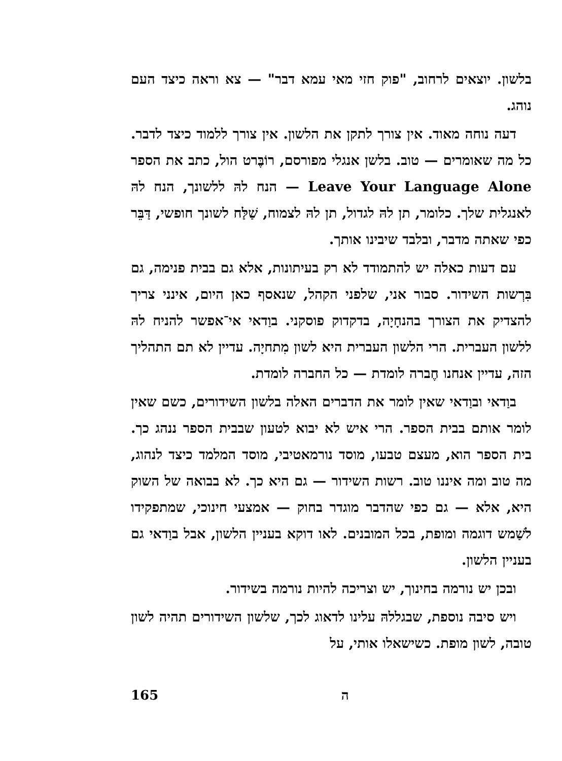בלשון. יוצאים לרחוב, "פוק חזי מאי עמא דבר" — צא וראה כיצד העם נוהג.
דעה נוחה מאוד. אין צורך לתקן את הלשון. אין צורך ללמוד כיצד לדבר. כל מה שאומרים — טוב. בלשן אנגלי מפורסם, רוֹבֶּרט הול, כתב את הספר Leave Your Language Alone — הנח להּ ללשונך, הנח להּ לאנגלית שלך. כלומר, תן להּ לגדול, תן להּ לצמוח, שַׁלַּח לשונך חופשי, דַּבֵּר כפי שאתה מדבר, ובלבד שיבינו אותך.
עם דעות כאלה יש להתמודד לא רק בעיתונות, אלא גם בבית פנימה, גם בִּרְשות השידור. סבור אני, שלפני הקהל, שנאסף כאן היום, אינני צריך להצדיק את הצורך בהנחָיָה, בדקדוק פוסקני. בוַדאי אי־אפשר להניח להּ ללשון העברית. הרי הלשון העברית היא לשון מִתחיָה. עדיין לא תם התהליך הזה, עדיין אנחנו חֶברה לומדת — כל החברה לומדת.
בוַדאי ובוַדאי שאין לומר את הדברים האלה בלשון השידורים, כשם שאין לומר אותם בבית הספר. הרי איש לא יבוא לטעון שבבית הספר ננהג כך. בית הספר הוא, מעצם טבעו, מוסד נורמאטיבי, מוסד המלמד כיצד לנהוג, מה טוב ומה איננו טוב. רשות השידור — גם היא כך. לא בבואה של השוק היא, אלא — גם כפי שהדבר מוגדר בחוק — אמצעי חינוכי, שמתפקידו לשַׁמש דוגמה ומופת, בכל המובנים. לאו דוקא בעניין הלשון, אבל בוַדאי גם בעניין הלשון.
ובכן יש נורמה בחינוך, יש וצריכה להיות נורמה בשידור.
ויש סיבה נוספת, שבגללהּ עלינו לדאוג לכך, שלשון השידורים תהיה לשון טובה, לשון מופת. כשישאלו אותי, על
165 ה